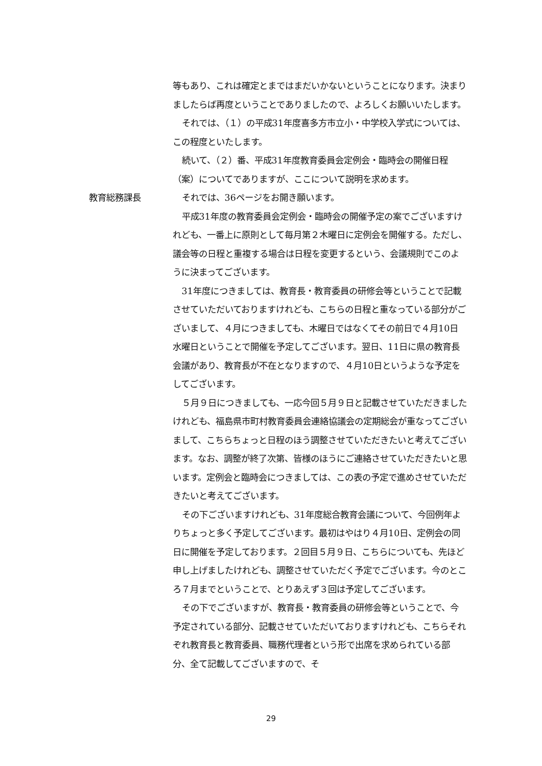等もあり、これは確定とまではまだいかないということになります。決まりましたらば再度ということでありましたので、よろしくお願いいたします。
それでは、（１）の平成31年度喜多方市立小・中学校入学式については、この程度といたします。
続いて、（２）番、平成31年度教育委員会定例会・臨時会の開催日程（案）についてでありますが、ここについて説明を求めます。
教育総務課長 それでは、36ページをお開き願います。
平成31年度の教育委員会定例会・臨時会の開催予定の案でございますけれども、一番上に原則として毎月第２木曜日に定例会を開催する。ただし、議会等の日程と重複する場合は日程を変更するという、会議規則でこのように決まってございます。
31年度につきましては、教育長・教育委員の研修会等ということで記載させていただいておりますけれども、こちらの日程と重なっている部分がございまして、４月につきましても、木曜日ではなくてその前日で４月10日水曜日ということで開催を予定してございます。翌日、11日に県の教育長会議があり、教育長が不在となりますので、４月10日というような予定をしてございます。
５月９日につきましても、一応今回５月９日と記載させていただきましたけれども、福島県市町村教育委員会連絡協議会の定期総会が重なってございまして、こちらちょっと日程のほう調整させていただきたいと考えてございます。なお、調整が終了次第、皆様のほうにご連絡させていただきたいと思います。定例会と臨時会につきましては、この表の予定で進めさせていただきたいと考えてございます。
その下ございますけれども、31年度総合教育会議について、今回例年よりちょっと多く予定してございます。最初はやはり４月10日、定例会の同日に開催を予定しております。２回目５月９日、こちらについても、先ほど申し上げましたけれども、調整させていただく予定でございます。今のところ７月までということで、とりあえず３回は予定してございます。
その下でございますが、教育長・教育委員の研修会等ということで、今予定されている部分、記載させていただいておりますけれども、こちらそれぞれ教育長と教育委員、職務代理者という形で出席を求められている部分、全て記載してございますので、そ
29